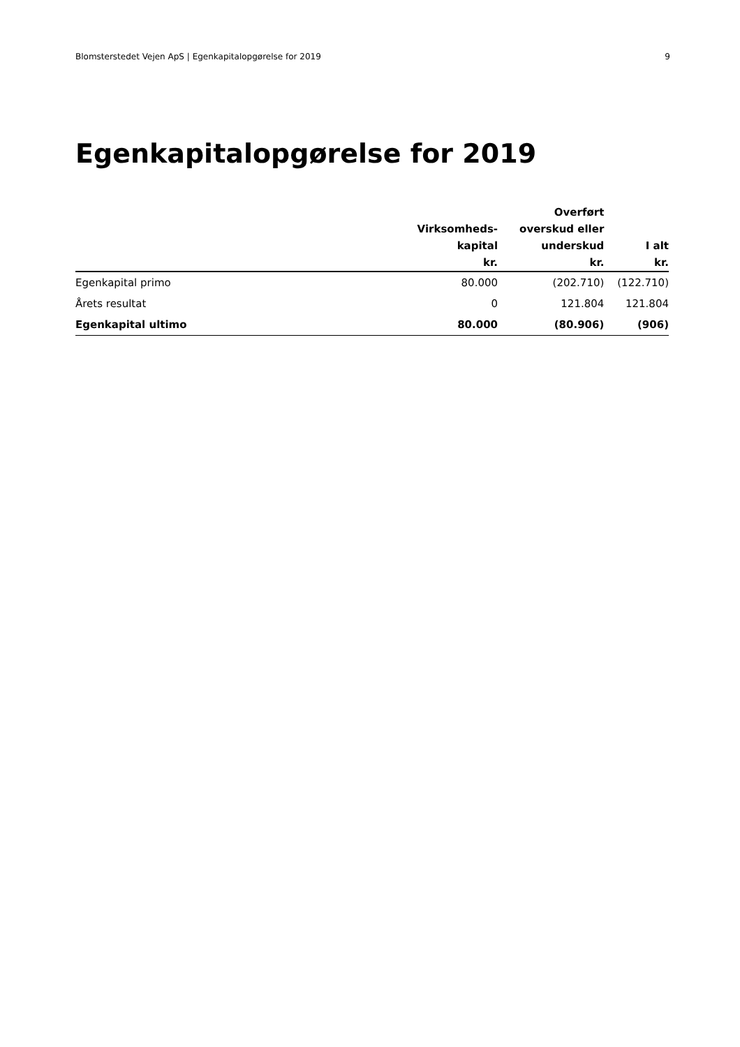Blomsterstedet Vejen ApS | Egenkapitalopgørelse for 2019 9
Egenkapitalopgørelse for 2019
| | Virksomheds- kapital kr. | Overført overskud eller underskud kr. | I alt kr. |
| --- | --- | --- | --- |
| Egenkapital primo | 80.000 | (202.710) | (122.710) |
| Årets resultat | 0 | 121.804 | 121.804 |
| Egenkapital ultimo | 80.000 | (80.906) | (906) |